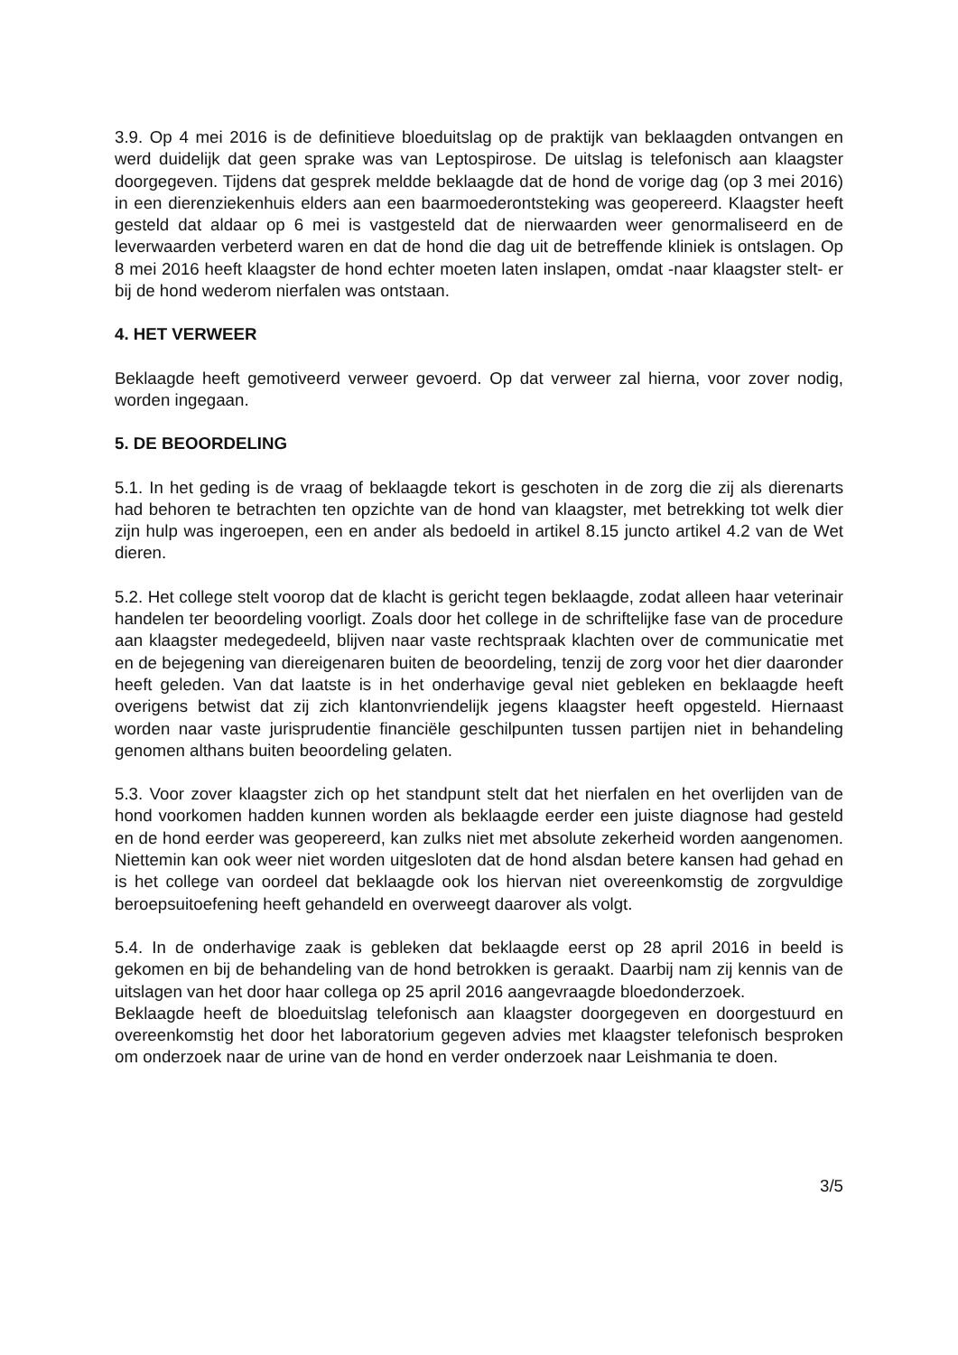3.9. Op 4 mei 2016 is de definitieve bloeduitslag op de praktijk van beklaagden ontvangen en werd duidelijk dat geen sprake was van Leptospirose. De uitslag is telefonisch aan klaagster doorgegeven. Tijdens dat gesprek meldde beklaagde dat de hond de vorige dag (op 3 mei 2016) in een dierenziekenhuis elders aan een baarmoederontsteking was geopereerd. Klaagster heeft gesteld dat aldaar op 6 mei is vastgesteld dat de nierwaarden weer genormaliseerd en de leverwaarden verbeterd waren en dat de hond die dag uit de betreffende kliniek is ontslagen. Op 8 mei 2016 heeft klaagster de hond echter moeten laten inslapen, omdat -naar klaagster stelt- er bij de hond wederom nierfalen was ontstaan.
4. HET VERWEER
Beklaagde heeft gemotiveerd verweer gevoerd. Op dat verweer zal hierna, voor zover nodig, worden ingegaan.
5. DE BEOORDELING
5.1. In het geding is de vraag of beklaagde tekort is geschoten in de zorg die zij als dierenarts had behoren te betrachten ten opzichte van de hond van klaagster, met betrekking tot welk dier zijn hulp was ingeroepen, een en ander als bedoeld in artikel 8.15 juncto artikel 4.2 van de Wet dieren.
5.2. Het college stelt voorop dat de klacht is gericht tegen beklaagde, zodat alleen haar veterinair handelen ter beoordeling voorligt. Zoals door het college in de schriftelijke fase van de procedure aan klaagster medegedeeld, blijven naar vaste rechtspraak klachten over de communicatie met en de bejegening van diereigenaren buiten de beoordeling, tenzij de zorg voor het dier daaronder heeft geleden. Van dat laatste is in het onderhavige geval niet gebleken en beklaagde heeft overigens betwist dat zij zich klantonvriendelijk jegens klaagster heeft opgesteld. Hiernaast worden naar vaste jurisprudentie financiële geschilpunten tussen partijen niet in behandeling genomen althans buiten beoordeling gelaten.
5.3. Voor zover klaagster zich op het standpunt stelt dat het nierfalen en het overlijden van de hond voorkomen hadden kunnen worden als beklaagde eerder een juiste diagnose had gesteld en de hond eerder was geopereerd, kan zulks niet met absolute zekerheid worden aangenomen. Niettemin kan ook weer niet worden uitgesloten dat de hond alsdan betere kansen had gehad en is het college van oordeel dat beklaagde ook los hiervan niet overeenkomstig de zorgvuldige beroepsuitoefening heeft gehandeld en overweegt daarover als volgt.
5.4. In de onderhavige zaak is gebleken dat beklaagde eerst op 28 april 2016 in beeld is gekomen en bij de behandeling van de hond betrokken is geraakt. Daarbij nam zij kennis van de uitslagen van het door haar collega op 25 april 2016 aangevraagde bloedonderzoek.
Beklaagde heeft de bloeduitslag telefonisch aan klaagster doorgegeven en doorgestuurd en overeenkomstig het door het laboratorium gegeven advies met klaagster telefonisch besproken om onderzoek naar de urine van de hond en verder onderzoek naar Leishmania te doen.
3/5